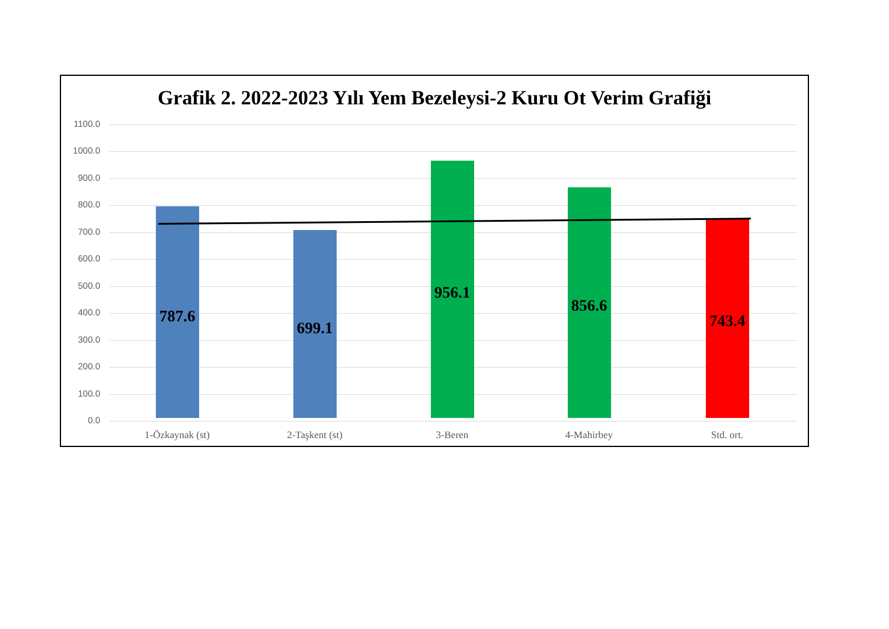Grafik 2. 2022-2023 Yılı Yem Bezeleysi-2 Kuru Ot Verim Grafiği
1100.0
1000.0
900.0
800.0
700.0
600.0
500.0
400.0
300.0
200.0
100.0
0.0
787.6
699.1
956.1
856.6
743.4
1-Özkaynak (st) 2-Taşkent (st) 3-Beren 4-Mahirbey Std. ort.